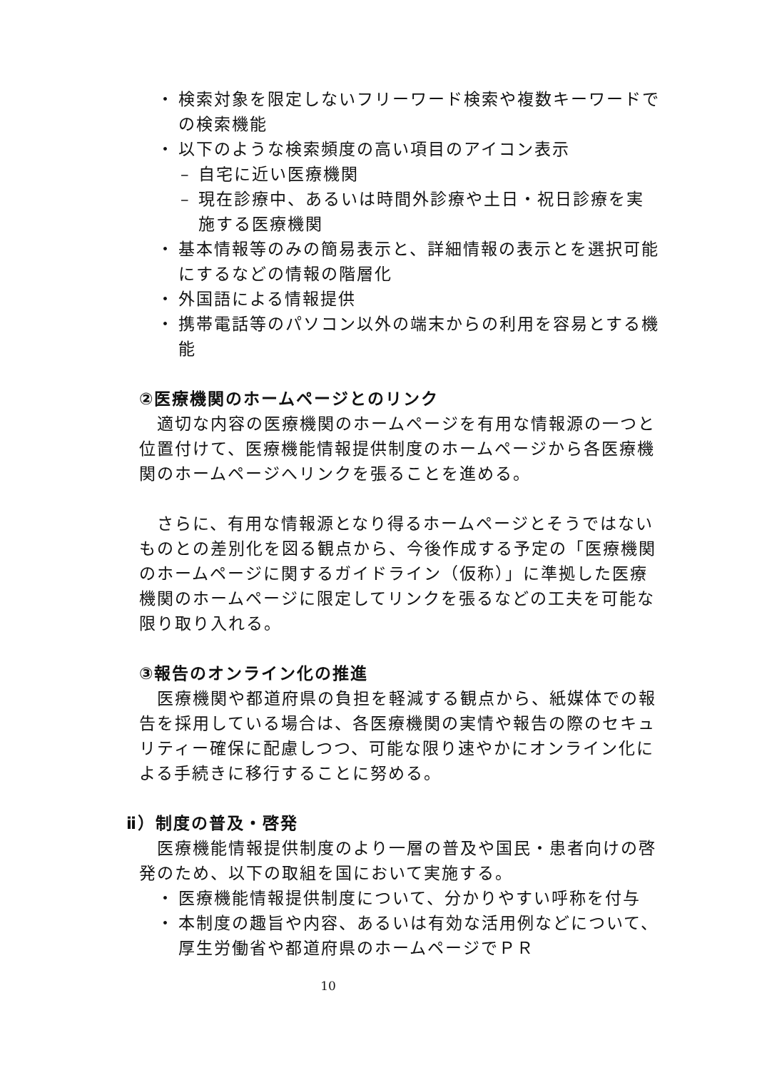・ 検索対象を限定しないフリーワード検索や複数キーワードでの検索機能
・ 以下のような検索頻度の高い項目のアイコン表示
– 自宅に近い医療機関
– 現在診療中、あるいは時間外診療や土日・祝日診療を実施する医療機関
・ 基本情報等のみの簡易表示と、詳細情報の表示とを選択可能にするなどの情報の階層化
・ 外国語による情報提供
・ 携帯電話等のパソコン以外の端末からの利用を容易とする機能
②医療機関のホームページとのリンク
適切な内容の医療機関のホームページを有用な情報源の一つと位置付けて、医療機能情報提供制度のホームページから各医療機関のホームページへリンクを張ることを進める。
さらに、有用な情報源となり得るホームページとそうではないものとの差別化を図る観点から、今後作成する予定の「医療機関のホームページに関するガイドライン（仮称）」に準拠した医療機関のホームページに限定してリンクを張るなどの工夫を可能な限り取り入れる。
③報告のオンライン化の推進
医療機関や都道府県の負担を軽減する観点から、紙媒体での報告を採用している場合は、各医療機関の実情や報告の際のセキュリティー確保に配慮しつつ、可能な限り速やかにオンライン化による手続きに移行することに努める。
ⅱ）制度の普及・啓発
医療機能情報提供制度のより一層の普及や国民・患者向けの啓発のため、以下の取組を国において実施する。
・ 医療機能情報提供制度について、分かりやすい呼称を付与
・ 本制度の趣旨や内容、あるいは有効な活用例などについて、厚生労働省や都道府県のホームページでＰＲ
10